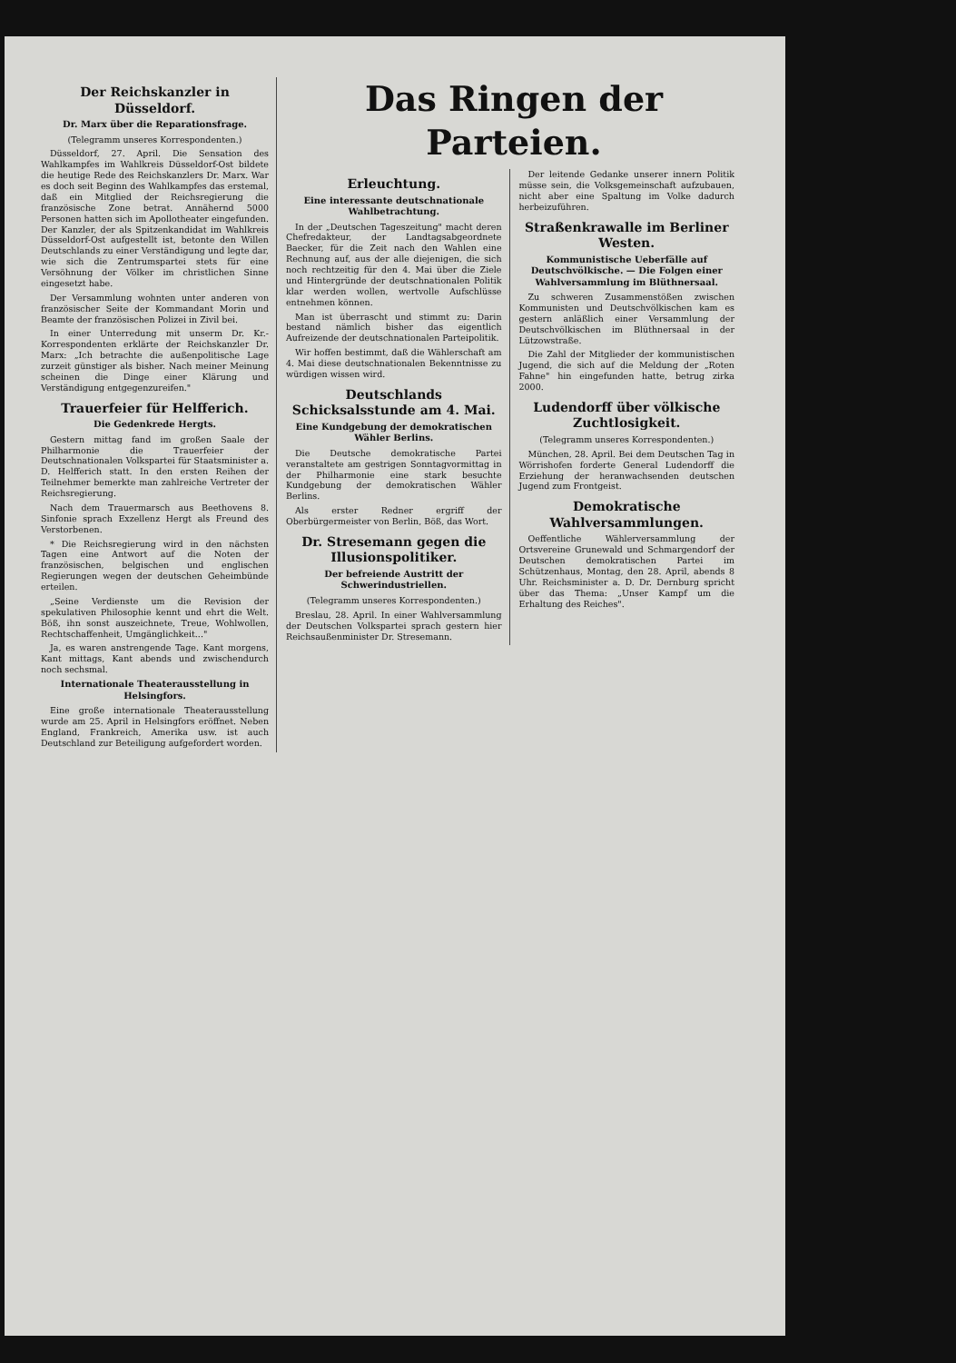Der Reichskanzler in Düsseldorf.
Dr. Marx über die Reparationsfrage.
(Telegramm unseres Korrespondenten.)
Düsseldorf, 27. April. Die Sensation des Wahlkampfes im Wahlkreis Düsseldorf-Ost bildete die heutige Rede des Reichskanzlers Dr. Marx. War es doch seit Beginn des Wahlkampfes das erstemal, daß ein Mitglied der Reichsregierung die französische Zone betrat. Annähernd 5000 Personen hatten sich im Apollotheater eingefunden. Der Kanzler, der als Spitzenkandidat im Wahlkreis Düsseldorf-Ost aufgestellt ist, betonte den Willen Deutschlands zu einer Verständigung und legte dar, wie sich die Zentrumspartei stets für eine Versöhnung der Völker im christlichen Sinne eingesetzt habe.
Der Versammlung wohnten unter anderen von französischer Seite der Kommandant Morin und Beamte der französischen Polizei in Zivil bei.
In einer Unterredung mit unserm Dr. Kr.-Korrespondenten erklärte der Reichskanzler Dr. Marx: „Ich betrachte die außenpolitische Lage zurzeit günstiger als bisher. Nach meiner Meinung scheinen die Dinge einer Klärung und Verständigung entgegenzureifen."
Trauerfeier für Helfferich.
Die Gedenkrede Hergts.
Gestern mittag fand im großen Saale der Philharmonie die Trauerfeier der Deutschnationalen Volkspartei für Staatsminister a. D. Helfferich statt. In den ersten Reihen der Teilnehmer bemerkte man zahlreiche Vertreter der Reichsregierung.
Nach dem Trauermarsch aus Beethovens 8. Sinfonie sprach Exzellenz Hergt als Freund des Verstorbenen.
* Die Reichsregierung wird in den nächsten Tagen eine Antwort auf die Noten der französischen, belgischen und englischen Regierungen wegen der deutschen Geheimbünde erteilen.
„Seine Verdienste um die Revision der spekulativen Philosophie kennt und ehrt die Welt. Böß, ihn sonst auszeichnete, Treue, Wohlwollen, Rechtschaffenheit, Umgänglichkeit..."
Ja, es waren anstrengende Tage. Kant morgens, Kant mittags, Kant abends und zwischendurch noch sechsmal.
Internationale Theaterausstellung in Helsingfors.
Eine große internationale Theaterausstellung wurde am 25. April in Helsingfors eröffnet. Neben England, Frankreich, Amerika usw. ist auch Deutschland zur Beteiligung aufgefordert worden.
Das Ringen der Parteien.
Erleuchtung.
Eine interessante deutschnationale Wahlbetrachtung.
In der „Deutschen Tageszeitung" macht deren Chefredakteur, der Landtagsabgeordnete Baecker, für die Zeit nach den Wahlen eine Rechnung auf, aus der alle diejenigen, die sich noch rechtzeitig für den 4. Mai über die Ziele und Hintergründe der deutschnationalen Politik klar werden wollen, wertvolle Aufschlüsse entnehmen können.
Man ist überrascht und stimmt zu: Darin bestand nämlich bisher das eigentlich Aufreizende der deutschnationalen Parteipolitik.
Wir hoffen bestimmt, daß die Wählerschaft am 4. Mai diese deutschnationalen Bekenntnisse zu würdigen wissen wird.
Deutschlands Schicksalsstunde am 4. Mai.
Eine Kundgebung der demokratischen Wähler Berlins.
Die Deutsche demokratische Partei veranstaltete am gestrigen Sonntagvormittag in der Philharmonie eine stark besuchte Kundgebung der demokratischen Wähler Berlins.
Als erster Redner ergriff der Oberbürgermeister von Berlin, Böß, das Wort.
Dr. Stresemann gegen die Illusionspolitiker.
Der befreiende Austritt der Schwerindustriellen.
(Telegramm unseres Korrespondenten.)
Breslau, 28. April. In einer Wahlversammlung der Deutschen Volkspartei sprach gestern hier Reichsaußenminister Dr. Stresemann.
Der leitende Gedanke unserer innern Politik müsse sein, die Volksgemeinschaft aufzubauen, nicht aber eine Spaltung im Volke dadurch herbeizuführen.
Straßenkrawalle im Berliner Westen.
Kommunistische Ueberfälle auf Deutschvölkische. — Die Folgen einer Wahlversammlung im Blüthnersaal.
Zu schweren Zusammenstößen zwischen Kommunisten und Deutschvölkischen kam es gestern anläßlich einer Versammlung der Deutschvölkischen im Blüthnersaal in der Lützowstraße.
Die Zahl der Mitglieder der kommunistischen Jugend, die sich auf die Meldung der „Roten Fahne" hin eingefunden hatte, betrug zirka 2000.
Ludendorff über völkische Zuchtlosigkeit.
(Telegramm unseres Korrespondenten.)
München, 28. April. Bei dem Deutschen Tag in Wörrishofen forderte General Ludendorff die Erziehung der heranwachsenden deutschen Jugend zum Frontgeist.
Demokratische Wahlversammlungen.
Oeffentliche Wählerversammlung der Ortsvereine Grunewald und Schmargendorf der Deutschen demokratischen Partei im Schützenhaus, Montag, den 28. April, abends 8 Uhr. Reichsminister a. D. Dr. Dernburg spricht über das Thema: „Unser Kampf um die Erhaltung des Reiches".